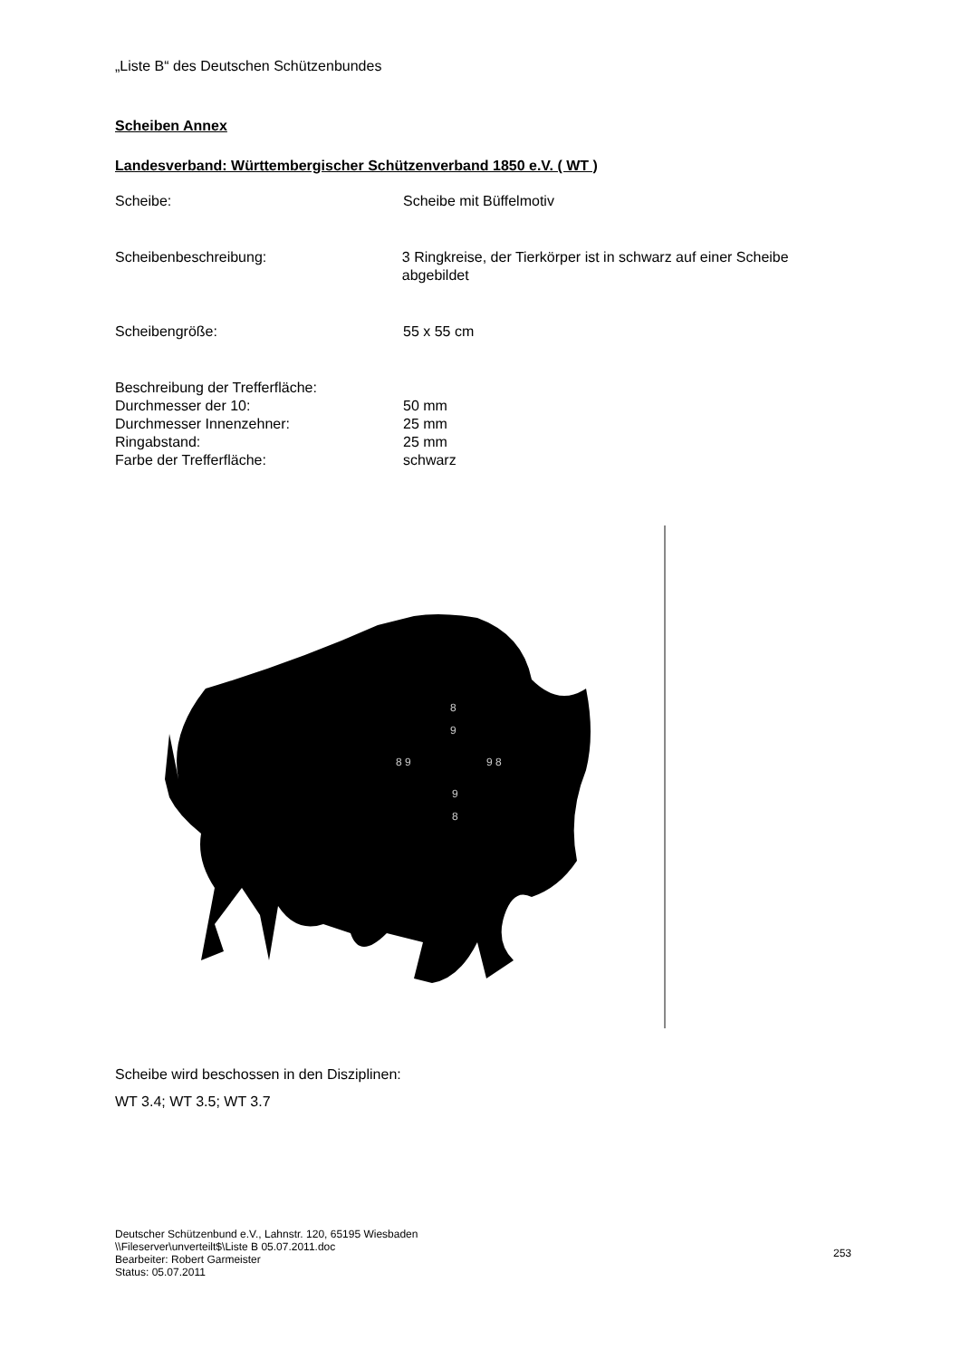„Liste B“ des Deutschen Schützenbundes
Scheiben Annex
Landesverband: Württembergischer Schützenverband 1850 e.V. ( WT )
Scheibe: Scheibe mit Büffelmotiv
Scheibenbeschreibung: 3 Ringkreise, der Tierkörper ist in schwarz auf einer Scheibe abgebildet
Scheibengröße: 55 x 55 cm
Beschreibung der Trefferfläche:
Durchmesser der 10: 50 mm
Durchmesser Innenzehner: 25 mm
Ringabstand: 25 mm
Farbe der Trefferfläche: schwarz
8
9
8 9
9 8
9
8
Scheibe wird beschossen in den Disziplinen:
WT 3.4; WT 3.5; WT 3.7
Deutscher Schützenbund e.V., Lahnstr. 120, 65195 Wiesbaden
\\Fileserver\unverteilt$\Liste B 05.07.2011.doc
Bearbeiter: Robert Garmeister
Status: 05.07.2011
253